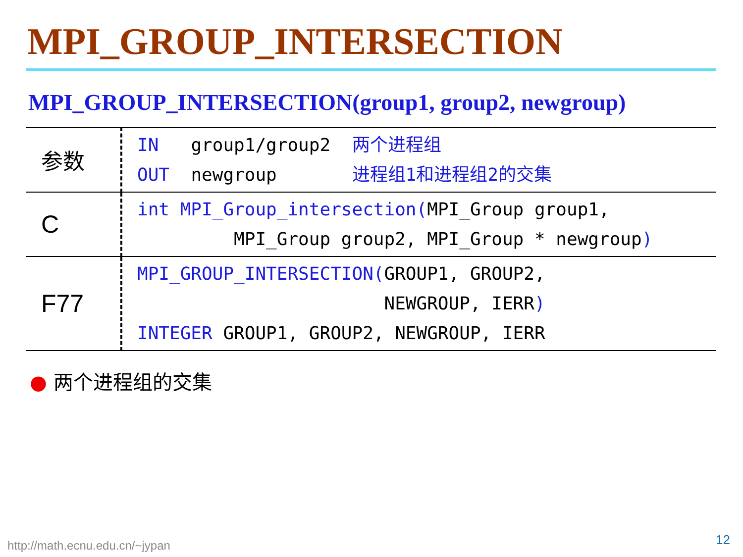MPI_GROUP_INTERSECTION
MPI_GROUP_INTERSECTION(group1, group2, newgroup)
| 参数 | IN group1/group2 两个进程组 OUT newgroup 进程组1和进程组2的交集 |
| C | int MPI_Group_intersection( MPI_Group group1, MPI_Group group2, MPI_Group * newgroup ) |
| F77 | MPI_GROUP_INTERSECTION( GROUP1, GROUP2, NEWGROUP, IERR ) INTEGER GROUP1, GROUP2, NEWGROUP, IERR |
● 两个进程组的交集
http://math.ecnu.edu.cn/~jypan 12